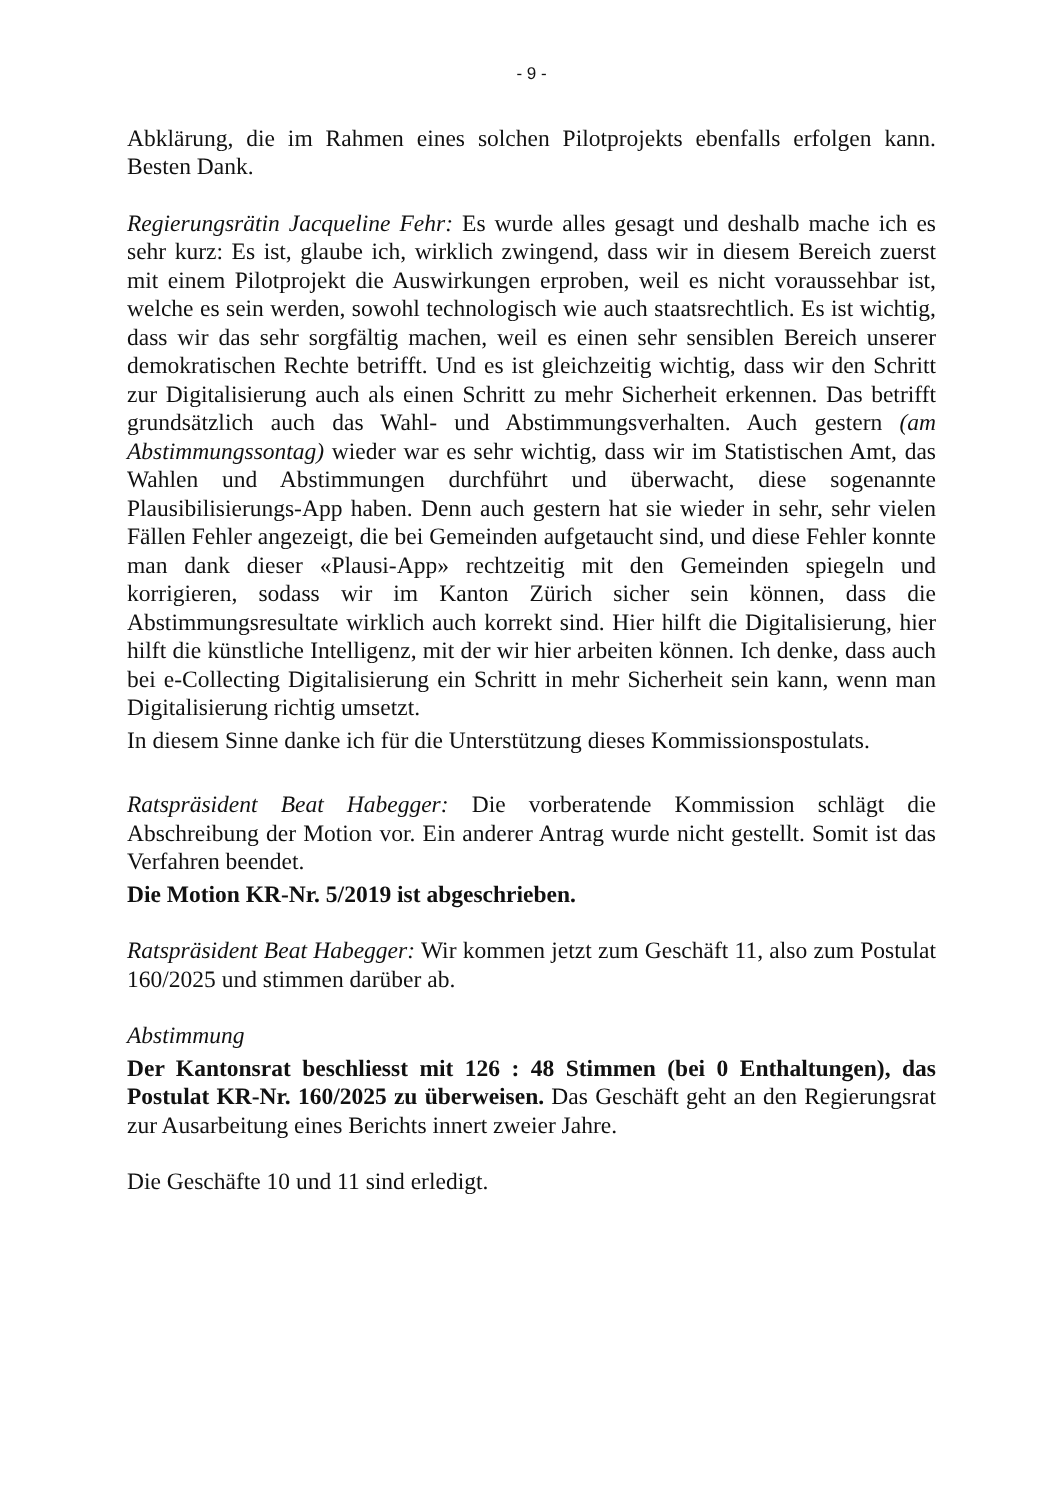- 9 -
Abklärung, die im Rahmen eines solchen Pilotprojekts ebenfalls erfolgen kann. Besten Dank.
Regierungsrätin Jacqueline Fehr: Es wurde alles gesagt und deshalb mache ich es sehr kurz: Es ist, glaube ich, wirklich zwingend, dass wir in diesem Bereich zuerst mit einem Pilotprojekt die Auswirkungen erproben, weil es nicht voraussehbar ist, welche es sein werden, sowohl technologisch wie auch staatsrechtlich. Es ist wichtig, dass wir das sehr sorgfältig machen, weil es einen sehr sensiblen Bereich unserer demokratischen Rechte betrifft. Und es ist gleichzeitig wichtig, dass wir den Schritt zur Digitalisierung auch als einen Schritt zu mehr Sicherheit erkennen. Das betrifft grundsätzlich auch das Wahl- und Abstimmungsverhalten. Auch gestern (am Abstimmungssontag) wieder war es sehr wichtig, dass wir im Statistischen Amt, das Wahlen und Abstimmungen durchführt und überwacht, diese sogenannte Plausibilisierungs-App haben. Denn auch gestern hat sie wieder in sehr, sehr vielen Fällen Fehler angezeigt, die bei Gemeinden aufgetaucht sind, und diese Fehler konnte man dank dieser «Plausi-App» rechtzeitig mit den Gemeinden spiegeln und korrigieren, sodass wir im Kanton Zürich sicher sein können, dass die Abstimmungsresultate wirklich auch korrekt sind. Hier hilft die Digitalisierung, hier hilft die künstliche Intelligenz, mit der wir hier arbeiten können. Ich denke, dass auch bei e-Collecting Digitalisierung ein Schritt in mehr Sicherheit sein kann, wenn man Digitalisierung richtig umsetzt.
In diesem Sinne danke ich für die Unterstützung dieses Kommissionspostulats.
Ratspräsident Beat Habegger: Die vorberatende Kommission schlägt die Abschreibung der Motion vor. Ein anderer Antrag wurde nicht gestellt. Somit ist das Verfahren beendet.
Die Motion KR-Nr. 5/2019 ist abgeschrieben.
Ratspräsident Beat Habegger: Wir kommen jetzt zum Geschäft 11, also zum Postulat 160/2025 und stimmen darüber ab.
Abstimmung
Der Kantonsrat beschliesst mit 126 : 48 Stimmen (bei 0 Enthaltungen), das Postulat KR-Nr. 160/2025 zu überweisen. Das Geschäft geht an den Regierungsrat zur Ausarbeitung eines Berichts innert zweier Jahre.
Die Geschäfte 10 und 11 sind erledigt.